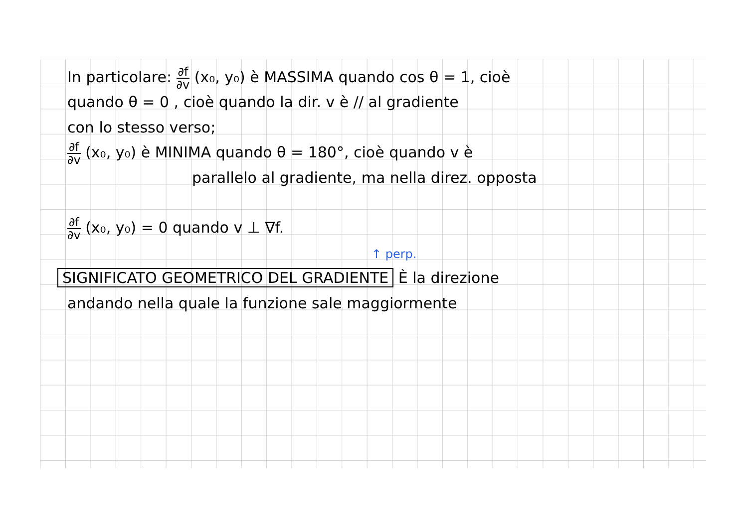In particolare: ∂f ∂v (x₀, y₀) è MASSIMA quando cos θ = 1, cioè
quando θ = 0 , cioè quando la dir. v è // al gradiente
con lo stesso verso;
∂f ∂v (x₀, y₀) è MINIMA quando θ = 180°, cioè quando v è
parallelo al gradiente, ma nella direz. opposta
∂f ∂v (x₀, y₀) = 0 quando v ⊥ ∇f.
↑ perp.
SIGNIFICATO GEOMETRICO DEL GRADIENTE È la direzione
andando nella quale la funzione sale maggiormente